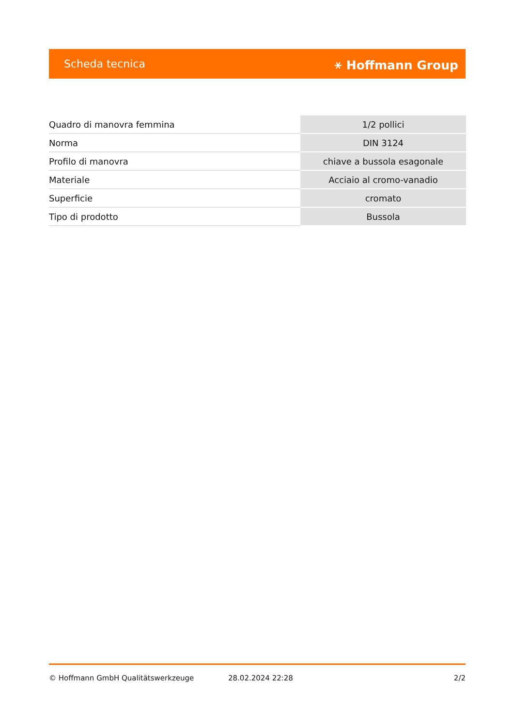Scheda tecnica ⚹ Hoffmann Group
| Quadro di manovra femmina | 1/2 pollici |
| Norma | DIN 3124 |
| Profilo di manovra | chiave a bussola esagonale |
| Materiale | Acciaio al cromo-vanadio |
| Superficie | cromato |
| Tipo di prodotto | Bussola |
© Hoffmann GmbH Qualitätswerkzeuge 28.02.2024 22:28 2/2